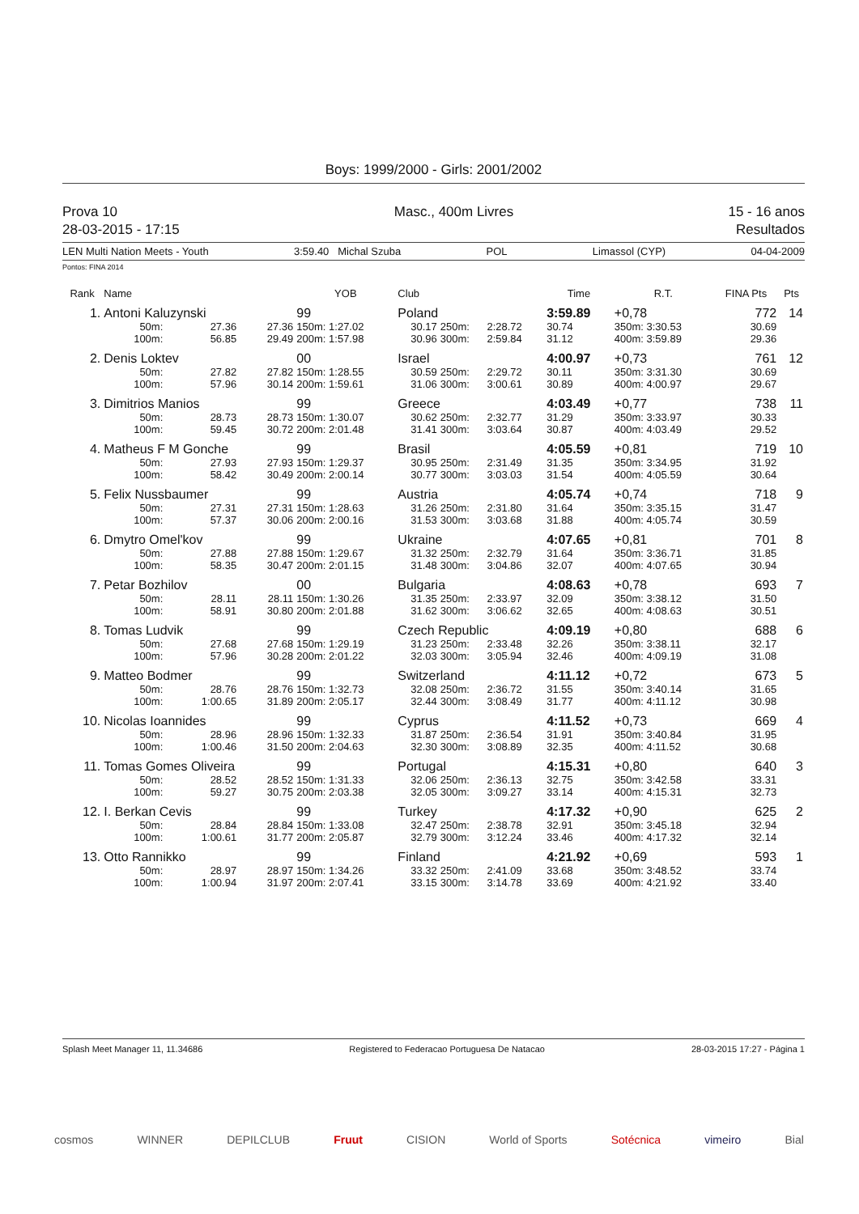Boys: 1999/2000 - Girls: 2001/2002
Prova 10
28-03-2015 - 17:15
Masc., 400m Livres 15 - 16 anos
Resultados
LEN Multi Nation Meets - Youth 3:59.40 Michal Szuba POL Limassol (CYP) 04-04-2009
Pontos: FINA 2014
| Rank | Name | | | YOB | Club | | | | Time | R.T. | FINA Pts | Pts |
| --- | --- | --- | --- | --- | --- | --- | --- | --- | --- | --- | --- | --- |
| 1. | Antoni Kaluzynski | | | 99 | Poland | | | | 3:59.89 | +0,78 | 772 | 14 |
| | 50m: | 27.36 | 27.36 | 150m: 1:27.02 | 30.17 | 250m: | 2:28.72 | | 30.74 | 350m: 3:30.53 | 30.69 | |
| | 100m: | 56.85 | 29.49 | 200m: 1:57.98 | 30.96 | 300m: | 2:59.84 | | 31.12 | 400m: 3:59.89 | 29.36 | |
| 2. | Denis Loktev | | | 00 | Israel | | | | 4:00.97 | +0,73 | 761 | 12 |
| | 50m: | 27.82 | 27.82 | 150m: 1:28.55 | 30.59 | 250m: | 2:29.72 | | 30.11 | 350m: 3:31.30 | 30.69 | |
| | 100m: | 57.96 | 30.14 | 200m: 1:59.61 | 31.06 | 300m: | 3:00.61 | | 30.89 | 400m: 4:00.97 | 29.67 | |
| 3. | Dimitrios Manios | | | 99 | Greece | | | | 4:03.49 | +0,77 | 738 | 11 |
| | 50m: | 28.73 | 28.73 | 150m: 1:30.07 | 30.62 | 250m: | 2:32.77 | | 31.29 | 350m: 3:33.97 | 30.33 | |
| | 100m: | 59.45 | 30.72 | 200m: 2:01.48 | 31.41 | 300m: | 3:03.64 | | 30.87 | 400m: 4:03.49 | 29.52 | |
| 4. | Matheus F M Gonche | | | 99 | Brasil | | | | 4:05.59 | +0,81 | 719 | 10 |
| | 50m: | 27.93 | 27.93 | 150m: 1:29.37 | 30.95 | 250m: | 2:31.49 | | 31.35 | 350m: 3:34.95 | 31.92 | |
| | 100m: | 58.42 | 30.49 | 200m: 2:00.14 | 30.77 | 300m: | 3:03.03 | | 31.54 | 400m: 4:05.59 | 30.64 | |
| 5. | Felix Nussbaumer | | | 99 | Austria | | | | 4:05.74 | +0,74 | 718 | 9 |
| | 50m: | 27.31 | 27.31 | 150m: 1:28.63 | 31.26 | 250m: | 2:31.80 | | 31.64 | 350m: 3:35.15 | 31.47 | |
| | 100m: | 57.37 | 30.06 | 200m: 2:00.16 | 31.53 | 300m: | 3:03.68 | | 31.88 | 400m: 4:05.74 | 30.59 | |
| 6. | Dmytro Omel'kov | | | 99 | Ukraine | | | | 4:07.65 | +0,81 | 701 | 8 |
| | 50m: | 27.88 | 27.88 | 150m: 1:29.67 | 31.32 | 250m: | 2:32.79 | | 31.64 | 350m: 3:36.71 | 31.85 | |
| | 100m: | 58.35 | 30.47 | 200m: 2:01.15 | 31.48 | 300m: | 3:04.86 | | 32.07 | 400m: 4:07.65 | 30.94 | |
| 7. | Petar Bozhilov | | | 00 | Bulgaria | | | | 4:08.63 | +0,78 | 693 | 7 |
| | 50m: | 28.11 | 28.11 | 150m: 1:30.26 | 31.35 | 250m: | 2:33.97 | | 32.09 | 350m: 3:38.12 | 31.50 | |
| | 100m: | 58.91 | 30.80 | 200m: 2:01.88 | 31.62 | 300m: | 3:06.62 | | 32.65 | 400m: 4:08.63 | 30.51 | |
| 8. | Tomas Ludvik | | | 99 | Czech Republic | | | | 4:09.19 | +0,80 | 688 | 6 |
| | 50m: | 27.68 | 27.68 | 150m: 1:29.19 | 31.23 | 250m: | 2:33.48 | | 32.26 | 350m: 3:38.11 | 32.17 | |
| | 100m: | 57.96 | 30.28 | 200m: 2:01.22 | 32.03 | 300m: | 3:05.94 | | 32.46 | 400m: 4:09.19 | 31.08 | |
| 9. | Matteo Bodmer | | | 99 | Switzerland | | | | 4:11.12 | +0,72 | 673 | 5 |
| | 50m: | 28.76 | 28.76 | 150m: 1:32.73 | 32.08 | 250m: | 2:36.72 | | 31.55 | 350m: 3:40.14 | 31.65 | |
| | 100m: | 1:00.65 | 31.89 | 200m: 2:05.17 | 32.44 | 300m: | 3:08.49 | | 31.77 | 400m: 4:11.12 | 30.98 | |
| 10. | Nicolas Ioannides | | | 99 | Cyprus | | | | 4:11.52 | +0,73 | 669 | 4 |
| | 50m: | 28.96 | 28.96 | 150m: 1:32.33 | 31.87 | 250m: | 2:36.54 | | 31.91 | 350m: 3:40.84 | 31.95 | |
| | 100m: | 1:00.46 | 31.50 | 200m: 2:04.63 | 32.30 | 300m: | 3:08.89 | | 32.35 | 400m: 4:11.52 | 30.68 | |
| 11. | Tomas Gomes Oliveira | | | 99 | Portugal | | | | 4:15.31 | +0,80 | 640 | 3 |
| | 50m: | 28.52 | 28.52 | 150m: 1:31.33 | 32.06 | 250m: | 2:36.13 | | 32.75 | 350m: 3:42.58 | 33.31 | |
| | 100m: | 59.27 | 30.75 | 200m: 2:03.38 | 32.05 | 300m: | 3:09.27 | | 33.14 | 400m: 4:15.31 | 32.73 | |
| 12. | I. Berkan Cevis | | | 99 | Turkey | | | | 4:17.32 | +0,90 | 625 | 2 |
| | 50m: | 28.84 | 28.84 | 150m: 1:33.08 | 32.47 | 250m: | 2:38.78 | | 32.91 | 350m: 3:45.18 | 32.94 | |
| | 100m: | 1:00.61 | 31.77 | 200m: 2:05.87 | 32.79 | 300m: | 3:12.24 | | 33.46 | 400m: 4:17.32 | 32.14 | |
| 13. | Otto Rannikko | | | 99 | Finland | | | | 4:21.92 | +0,69 | 593 | 1 |
| | 50m: | 28.97 | 28.97 | 150m: 1:34.26 | 33.32 | 250m: | 2:41.09 | | 33.68 | 350m: 3:48.52 | 33.74 | |
| | 100m: | 1:00.94 | 31.97 | 200m: 2:07.41 | 33.15 | 300m: | 3:14.78 | | 33.69 | 400m: 4:21.92 | 33.40 | |
Splash Meet Manager 11, 11.34686 Registered to Federacao Portuguesa De Natacao 28-03-2015 17:27 - Página 1
cosmos WINNER DEPILCLUB Fruut CISION World of Sports Sotécnica vimeiro Bial